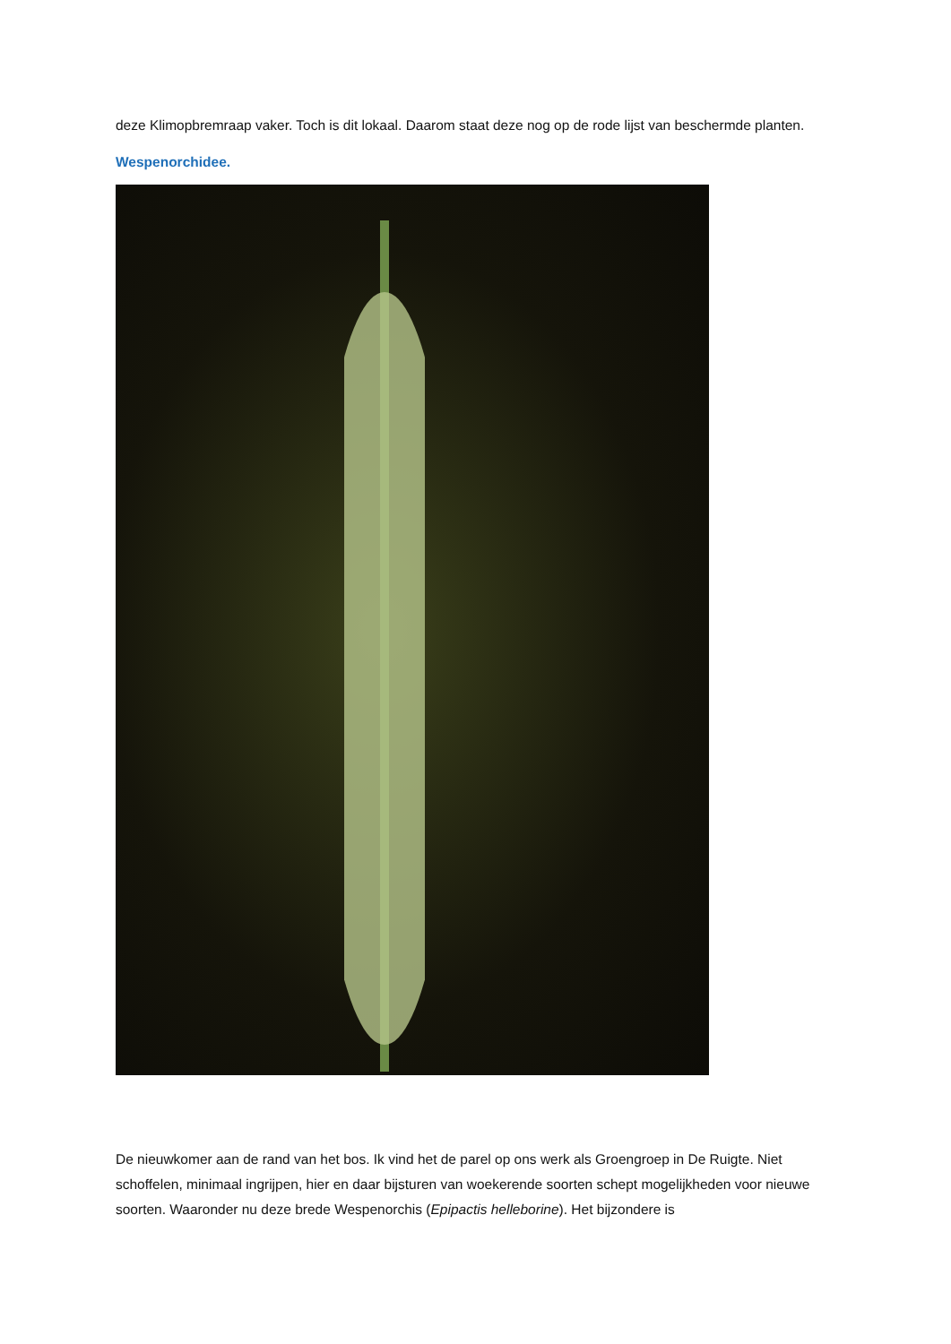deze Klimopbremraap vaker. Toch is dit lokaal. Daarom staat deze nog op de rode lijst van beschermde planten.
Wespenorchidee.
De nieuwkomer aan de rand van het bos. Ik vind het de parel op ons werk als Groengroep in De Ruigte. Niet schoffelen, minimaal ingrijpen, hier en daar bijsturen van woekerende soorten schept mogelijkheden voor nieuwe soorten. Waaronder nu deze brede Wespenorchis (Epipactis helleborine). Het bijzondere is